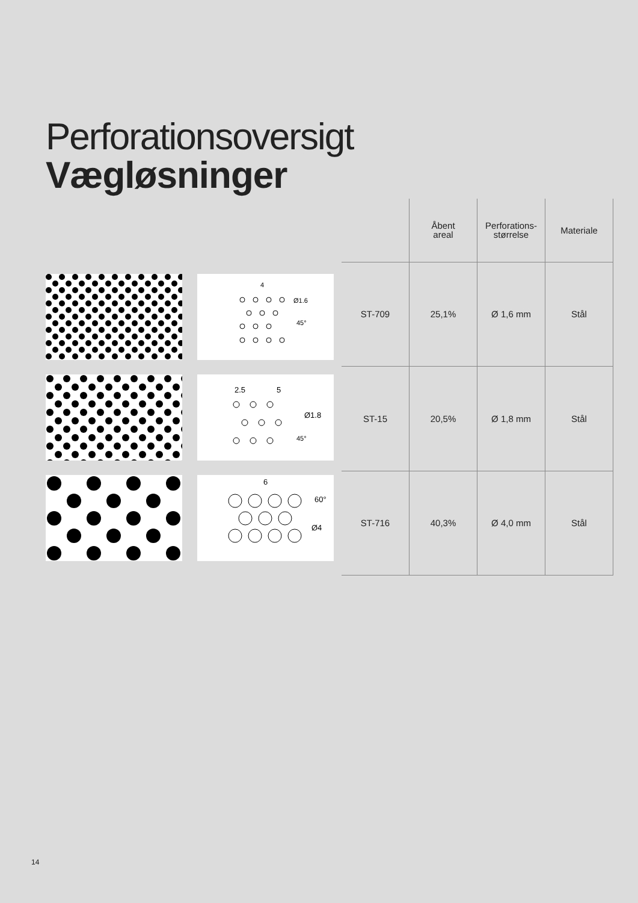Perforationsoversigt
Vægløsninger
4
Ø1.6
45°
2.5
5
Ø1.8
45°
6
Ø4
60°
| | Åbent areal | Perforations- størrelse | Materiale |
| --- | --- | --- | --- |
| ST-709 | 25,1% | Ø 1,6 mm | Stål |
| ST-15 | 20,5% | Ø 1,8 mm | Stål |
| ST-716 | 40,3% | Ø 4,0 mm | Stål |
14